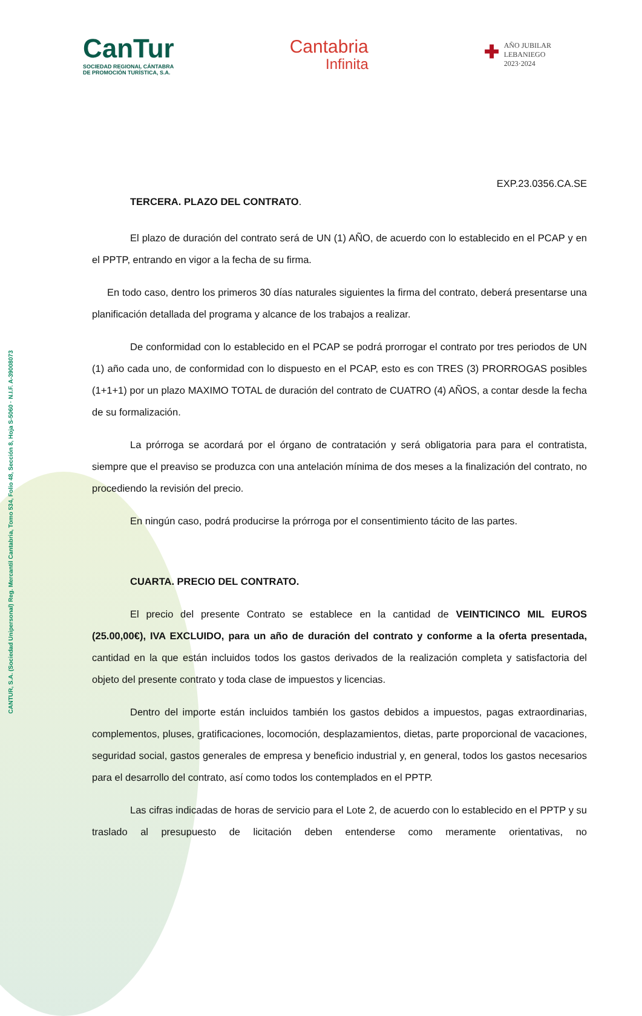CANTUR, S.A. (Sociedad Unipersonal) Reg. Mercantil Cantabria, Tomo 534, Folio 48, Sección 8, Hoja S-5060 · N.I.F. A-39008073
CanTur
SOCIEDAD REGIONAL CÁNTABRA
DE PROMOCIÓN TURÍSTICA, S.A.
Cantabria
Infinita
✚ AÑO JUBILAR
LEBANIEGO
2023·2024
EXP.23.0356.CA.SE
TERCERA. PLAZO DEL CONTRATO.
El plazo de duración del contrato será de UN (1) AÑO, de acuerdo con lo establecido en el PCAP y en el PPTP, entrando en vigor a la fecha de su firma.
En todo caso, dentro los primeros 30 días naturales siguientes la firma del contrato, deberá presentarse una planificación detallada del programa y alcance de los trabajos a realizar.
De conformidad con lo establecido en el PCAP se podrá prorrogar el contrato por tres periodos de UN (1) año cada uno, de conformidad con lo dispuesto en el PCAP, esto es con TRES (3) PRORROGAS posibles (1+1+1) por un plazo MAXIMO TOTAL de duración del contrato de CUATRO (4) AÑOS, a contar desde la fecha de su formalización.
La prórroga se acordará por el órgano de contratación y será obligatoria para para el contratista, siempre que el preaviso se produzca con una antelación mínima de dos meses a la finalización del contrato, no procediendo la revisión del precio.
En ningún caso, podrá producirse la prórroga por el consentimiento tácito de las partes.
CUARTA. PRECIO DEL CONTRATO.
El precio del presente Contrato se establece en la cantidad de VEINTICINCO MIL EUROS (25.00,00€), IVA EXCLUIDO, para un año de duración del contrato y conforme a la oferta presentada, cantidad en la que están incluidos todos los gastos derivados de la realización completa y satisfactoria del objeto del presente contrato y toda clase de impuestos y licencias.
Dentro del importe están incluidos también los gastos debidos a impuestos, pagas extraordinarias, complementos, pluses, gratificaciones, locomoción, desplazamientos, dietas, parte proporcional de vacaciones, seguridad social, gastos generales de empresa y beneficio industrial y, en general, todos los gastos necesarios para el desarrollo del contrato, así como todos los contemplados en el PPTP.
Las cifras indicadas de horas de servicio para el Lote 2, de acuerdo con lo establecido en el PPTP y su traslado al presupuesto de licitación deben entenderse como meramente orientativas, no